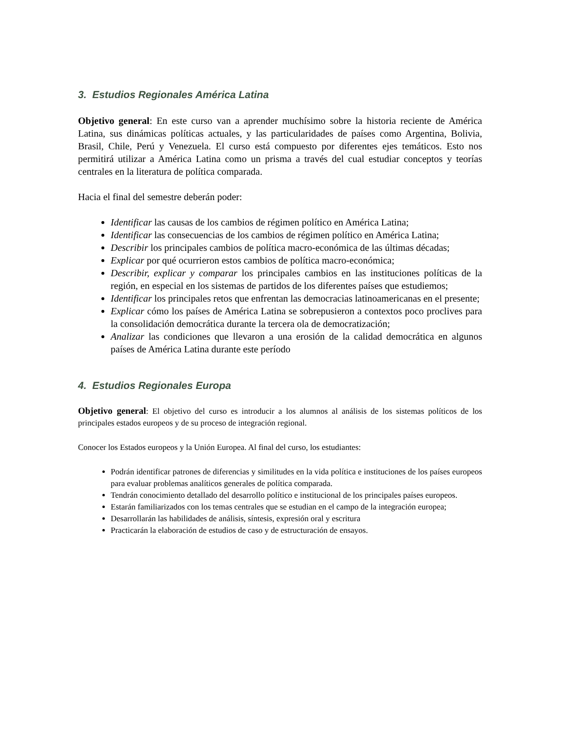3. Estudios Regionales América Latina
Objetivo general: En este curso van a aprender muchísimo sobre la historia reciente de América Latina, sus dinámicas políticas actuales, y las particularidades de países como Argentina, Bolivia, Brasil, Chile, Perú y Venezuela. El curso está compuesto por diferentes ejes temáticos. Esto nos permitirá utilizar a América Latina como un prisma a través del cual estudiar conceptos y teorías centrales en la literatura de política comparada.
Hacia el final del semestre deberán poder:
Identificar las causas de los cambios de régimen político en América Latina;
Identificar las consecuencias de los cambios de régimen político en América Latina;
Describir los principales cambios de política macro-económica de las últimas décadas;
Explicar por qué ocurrieron estos cambios de política macro-económica;
Describir, explicar y comparar los principales cambios en las instituciones políticas de la región, en especial en los sistemas de partidos de los diferentes países que estudiemos;
Identificar los principales retos que enfrentan las democracias latinoamericanas en el presente;
Explicar cómo los países de América Latina se sobrepusieron a contextos poco proclives para la consolidación democrática durante la tercera ola de democratización;
Analizar las condiciones que llevaron a una erosión de la calidad democrática en algunos países de América Latina durante este período
4. Estudios Regionales Europa
Objetivo general: El objetivo del curso es introducir a los alumnos al análisis de los sistemas políticos de los principales estados europeos y de su proceso de integración regional.
Conocer los Estados europeos y la Unión Europea. Al final del curso, los estudiantes:
Podrán identificar patrones de diferencias y similitudes en la vida política e instituciones de los países europeos para evaluar problemas analíticos generales de política comparada.
Tendrán conocimiento detallado del desarrollo político e institucional de los principales países europeos.
Estarán familiarizados con los temas centrales que se estudian en el campo de la integración europea;
Desarrollarán las habilidades de análisis, síntesis, expresión oral y escritura
Practicarán la elaboración de estudios de caso y de estructuración de ensayos.